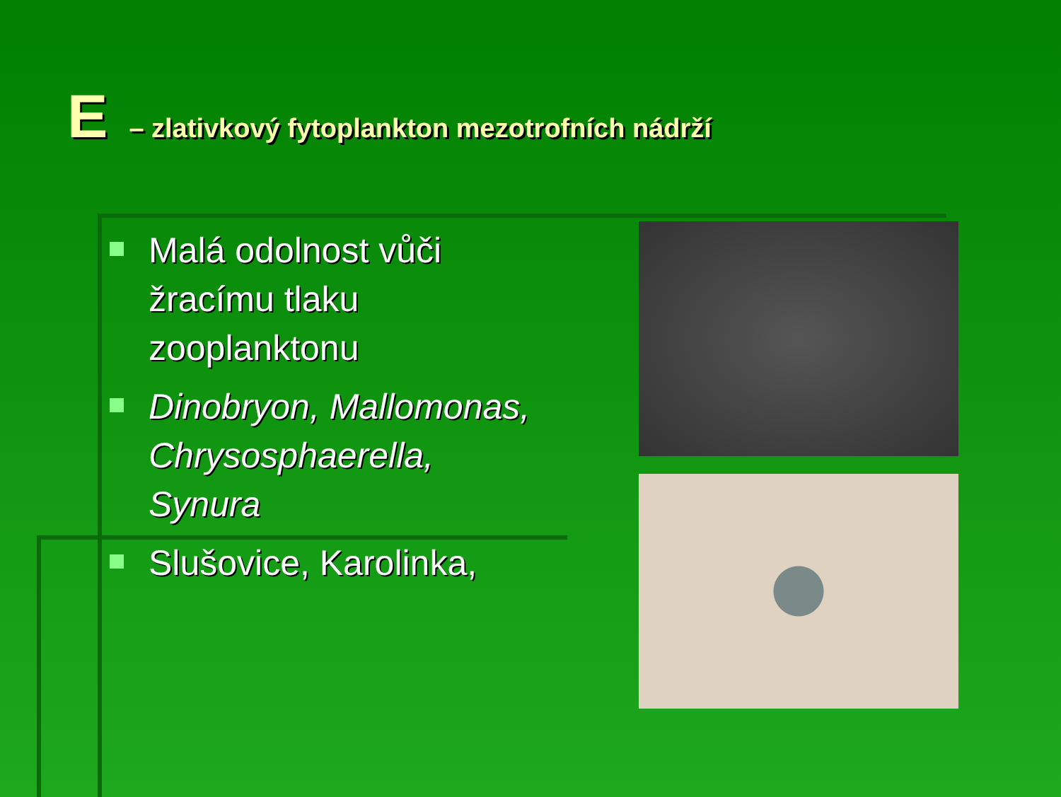E – zlativkový fytoplankton mezotrofních nádrží
Malá odolnost vůči žracímu tlaku zooplanktonu
Dinobryon, Mallomonas, Chrysosphaerella, Synura
Slušovice, Karolinka,